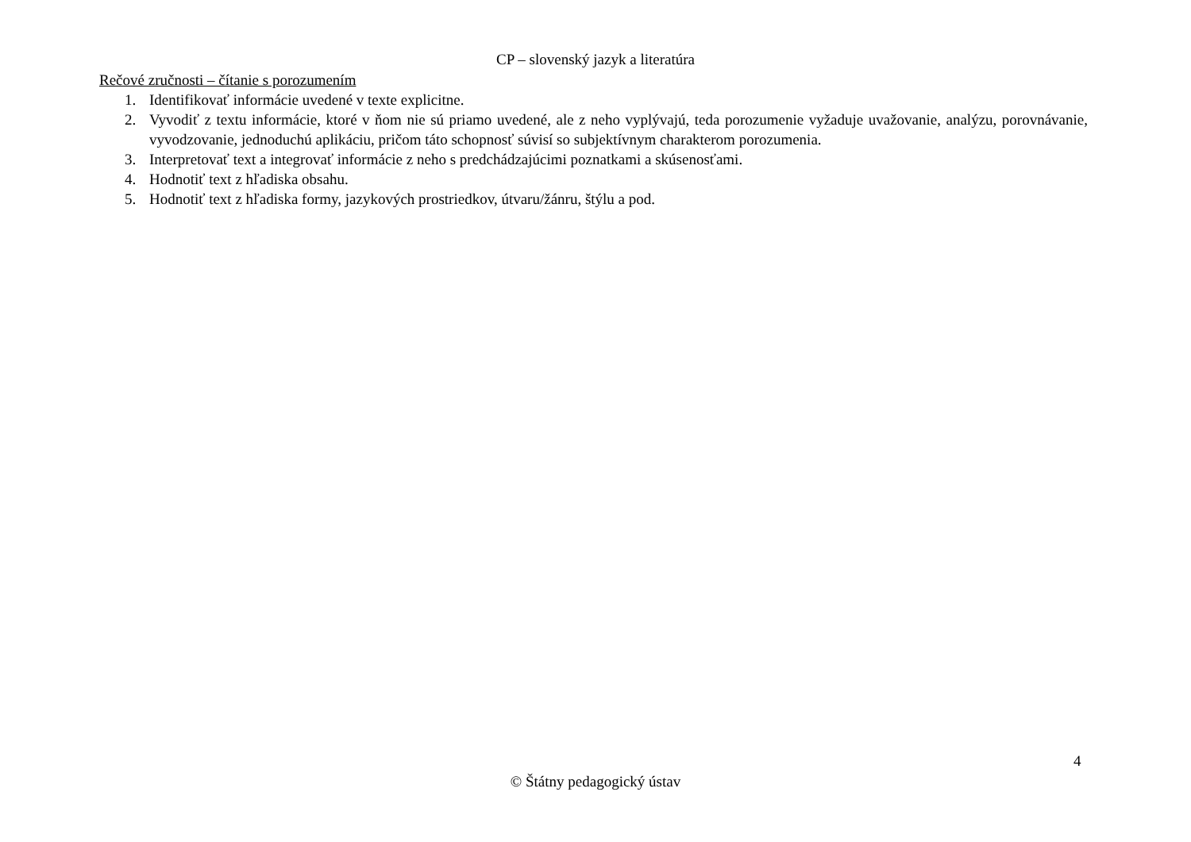CP – slovenský jazyk a literatúra
Rečové zručnosti – čítanie s porozumením
1. Identifikovať informácie uvedené v texte explicitne.
2. Vyvodiť z textu informácie, ktoré v ňom nie sú priamo uvedené, ale z neho vyplývajú, teda porozumenie vyžaduje uvažovanie, analýzu, porovnávanie, vyvodzovanie, jednoduchú aplikáciu, pričom táto schopnosť súvisí so subjektívnym charakterom porozumenia.
3. Interpretovať text a integrovať informácie z neho s predchádzajúcimi poznatkami a skúsenosťami.
4. Hodnotiť text z hľadiska obsahu.
5. Hodnotiť text z hľadiska formy, jazykových prostriedkov, útvaru/žánru, štýlu a pod.
4
© Štátny pedagogický ústav